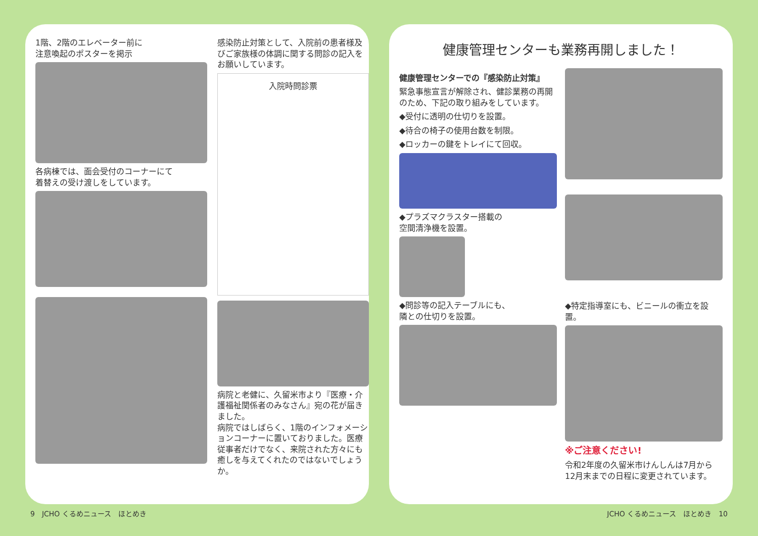1階、2階のエレベーター前に
注意喚起のポスターを掲示
各病棟では、面会受付のコーナーにて
着替えの受け渡しをしています。
感染防止対策として、入院前の患者様及びご家族様の体調に関する問診の記入をお願いしています。
入院時問診票
病院と老健に、久留米市より『医療・介護福祉関係者のみなさん』宛の花が届きました。
病院ではしばらく、1階のインフォメーションコーナーに置いておりました。医療従事者だけでなく、来院された方々にも癒しを与えてくれたのではないでしょうか。
健康管理センターも業務再開しました！
健康管理センターでの『感染防止対策』
緊急事態宣言が解除され、健診業務の再開のため、下記の取り組みをしています。
◆受付に透明の仕切りを設置。
◆待合の椅子の使用台数を制限。
◆ロッカーの鍵をトレイにて回収。
◆プラズマクラスター搭載の
空間清浄機を設置。
◆問診等の記入テーブルにも、
隣との仕切りを設置。
◆特定指導室にも、ビニールの衝立を設置。
※ご注意ください!
令和2年度の久留米市けんしんは7月から12月末までの日程に変更されています。
9　JCHO くるめニュース　ほとめき JCHO くるめニュース　ほとめき　10